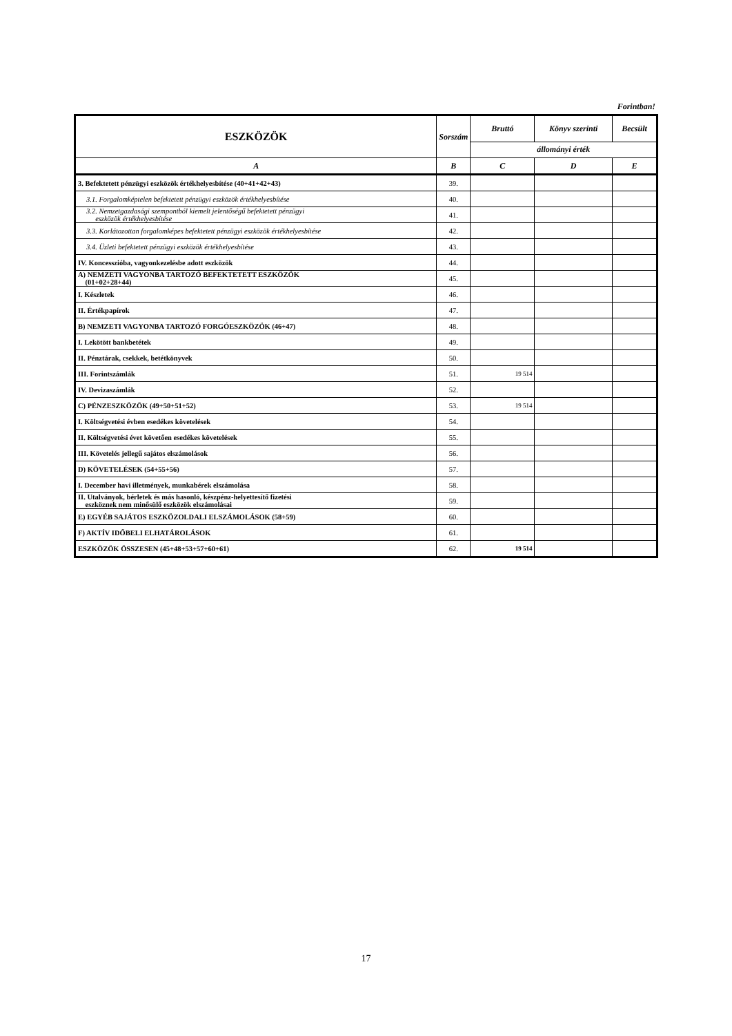Forintban!
| ESZKÖZÖK | Sorszám | Bruttó | Könyv szerinti | Becsült |
| --- | --- | --- | --- | --- |
| | | állományi érték | | |
| A | B | C | D | E |
| 3. Befektetett pénzügyi eszközök értékhelyesbítése (40+41+42+43) | 39. | | | |
| 3.1. Forgalomképtelen befektetett pénzügyi eszközök értékhelyesbítése | 40. | | | |
| 3.2. Nemzetgazdasági szempontból kiemelt jelentőségű befektetett pénzügyi eszközök értékhelyesbítése | 41. | | | |
| 3.3. Korlátozottan forgalomképes befektetett pénzügyi eszközök értékhelyesbítése | 42. | | | |
| 3.4. Üzleti befektetett pénzügyi eszközök értékhelyesbítése | 43. | | | |
| IV. Koncesszióba, vagyonkezelésbe adott eszközök | 44. | | | |
| A) NEMZETI VAGYONBA TARTOZÓ BEFEKTETETT ESZKÖZÖK (01+02+28+44) | 45. | | | |
| I. Készletek | 46. | | | |
| II. Értékpapírok | 47. | | | |
| B) NEMZETI VAGYONBA TARTOZÓ FORGÓESZKÖZÖK (46+47) | 48. | | | |
| I. Lekötött bankbetétek | 49. | | | |
| II. Pénztárak, csekkek, betétkönyvek | 50. | | | |
| III. Forintszámlák | 51. | 19 514 | | |
| IV. Devizaszámlák | 52. | | | |
| C) PÉNZESZKÖZÖK (49+50+51+52) | 53. | 19 514 | | |
| I. Költségvetési évben esedékes követelések | 54. | | | |
| II. Költségvetési évet követően esedékes követelések | 55. | | | |
| III. Követelés jellegű sajátos elszámolások | 56. | | | |
| D) KÖVETELÉSEK (54+55+56) | 57. | | | |
| I. December havi illetmények, munkabérek elszámolása | 58. | | | |
| II. Utalványok, bérletek és más hasonló, készpénz-helyettesítő fizetési eszköznek nem minősülő eszközök elszámolásai | 59. | | | |
| E) EGYÉB SAJÁTOS ESZKÖZOLDALI ELSZÁMOLÁSOK (58+59) | 60. | | | |
| F) AKTÍV IDŐBELI ELHATÁROLÁSOK | 61. | | | |
| ESZKÖZÖK ÖSSZESEN (45+48+53+57+60+61) | 62. | 19 514 | | |
17